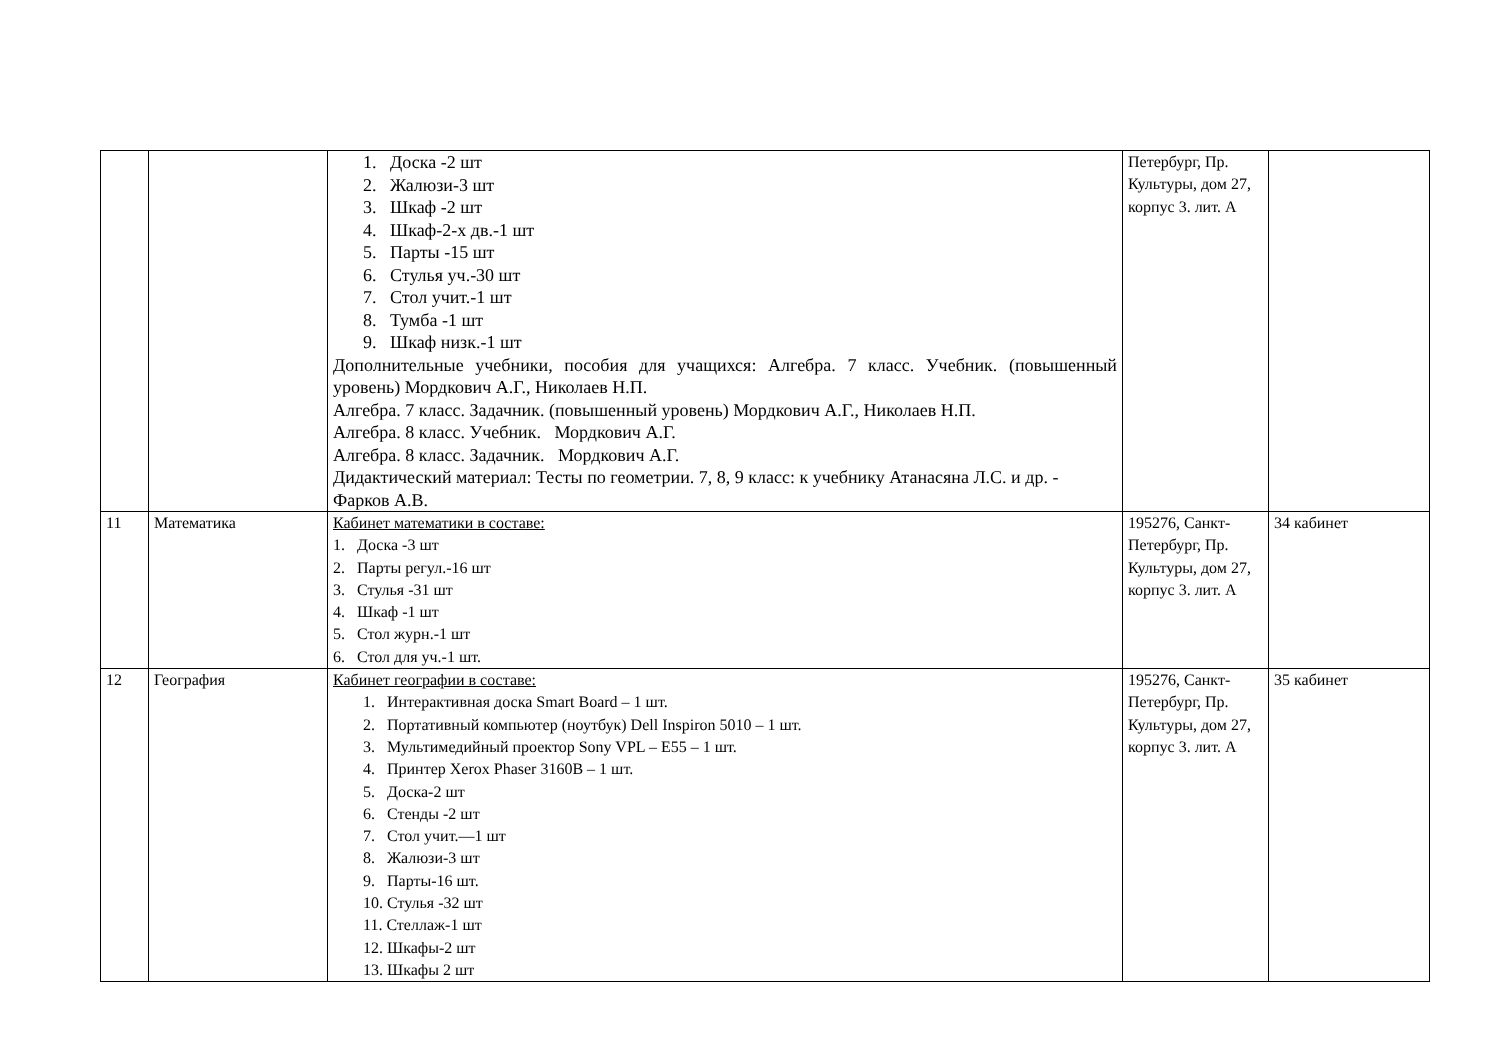| | | 1. Доска -2 шт 2. Жалюзи-3 шт 3. Шкаф -2 шт 4. Шкаф-2-х дв.-1 шт 5. Парты -15 шт 6. Стулья уч.-30 шт 7. Стол учит.-1 шт 8. Тумба -1 шт 9. Шкаф низк.-1 шт Дополнительные учебники, пособия для учащихся: Алгебра. 7 класс. Учебник. (повышенный уровень) Мордкович А.Г., Николаев Н.П. Алгебра. 7 класс. Задачник. (повышенный уровень) Мордкович А.Г., Николаев Н.П. Алгебра. 8 класс. Учебник. Мордкович А.Г. Алгебра. 8 класс. Задачник. Мордкович А.Г. Дидактический материал: Тесты по геометрии. 7, 8, 9 класс: к учебнику Атанасяна Л.С. и др. - Фарков А.В. | Петербург, Пр. Культуры, дом 27, корпус 3. лит. А | |
| 11 | Математика | Кабинет математики в составе: 1. Доска -3 шт 2. Парты регул.-16 шт 3. Стулья -31 шт 4. Шкаф -1 шт 5. Стол журн.-1 шт 6. Стол для уч.-1 шт. | 195276, Санкт-Петербург, Пр. Культуры, дом 27, корпус 3. лит. А | 34 кабинет |
| 12 | География | Кабинет географии в составе: 1. Интерактивная доска Smart Board – 1 шт. 2. Портативный компьютер (ноутбук) Dell Inspiron 5010 – 1 шт. 3. Мультимедийный проектор Sony VPL – E55 – 1 шт. 4. Принтер Xerox Phaser 3160B – 1 шт. 5. Доска-2 шт 6. Стенды -2 шт 7. Стол учит.—1 шт 8. Жалюзи-3 шт 9. Парты-16 шт. 10. Стулья -32 шт 11. Стеллаж-1 шт 12. Шкафы-2 шт 13. Шкафы 2 шт | 195276, Санкт-Петербург, Пр. Культуры, дом 27, корпус 3. лит. А | 35 кабинет |